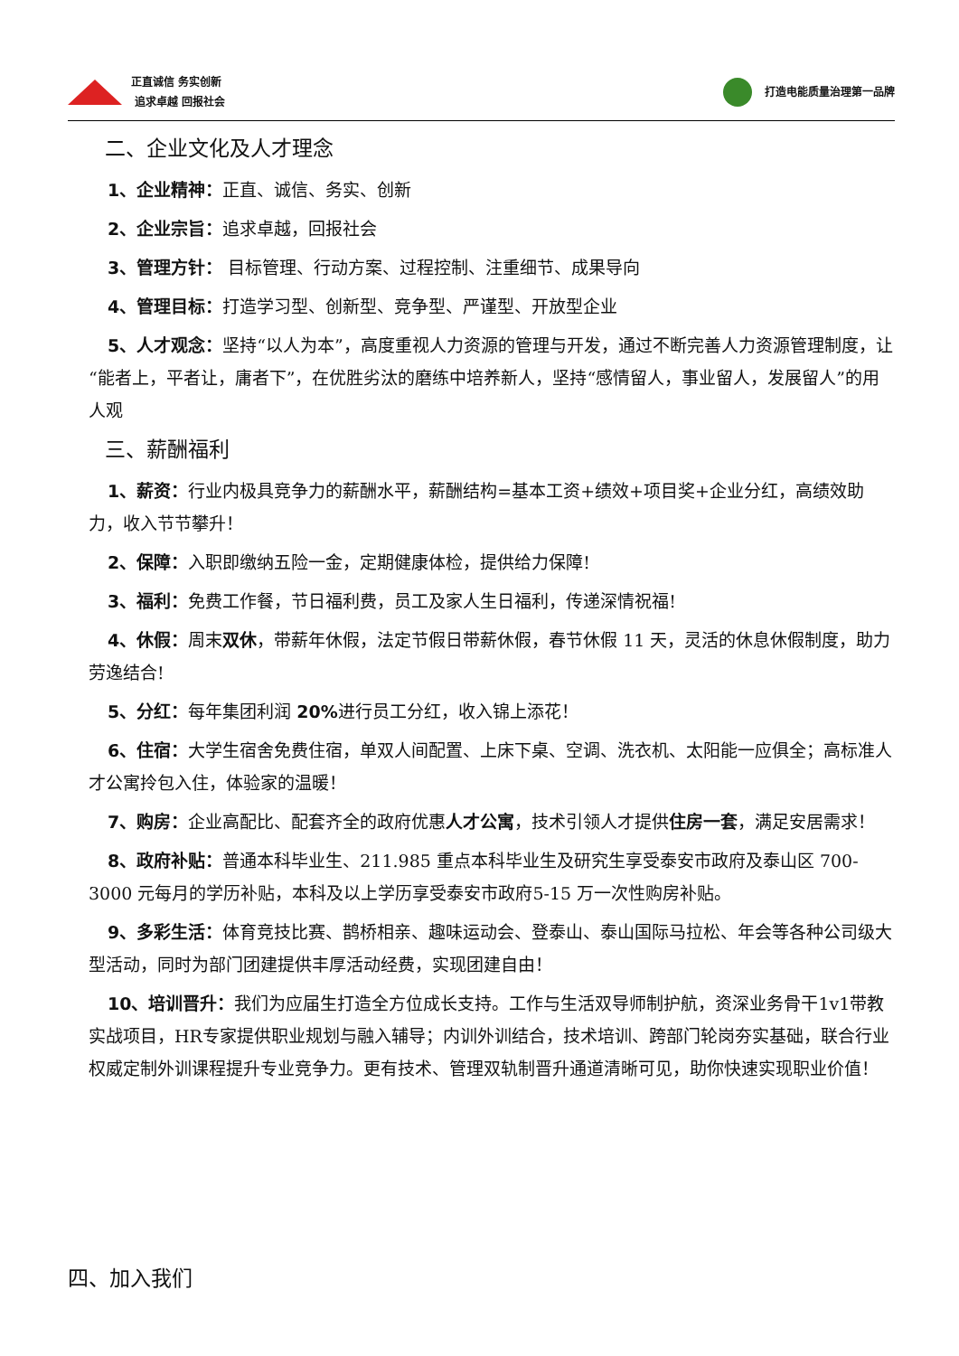正直诚信 务实创新
追求卓越 回报社会
打造电能质量治理第一品牌
二、企业文化及人才理念
1、企业精神：正直、诚信、务实、创新
2、企业宗旨：追求卓越，回报社会
3、管理方针： 目标管理、行动方案、过程控制、注重细节、成果导向
4、管理目标：打造学习型、创新型、竞争型、严谨型、开放型企业
5、人才观念：坚持“以人为本”，高度重视人力资源的管理与开发，通过不断完善人力资源管理制度，让“能者上，平者让，庸者下”，在优胜劣汰的磨练中培养新人，坚持“感情留人，事业留人，发展留人”的用人观
三、薪酬福利
1、薪资：行业内极具竞争力的薪酬水平，薪酬结构=基本工资+绩效+项目奖+企业分红，高绩效助力，收入节节攀升！
2、保障：入职即缴纳五险一金，定期健康体检，提供给力保障!
3、福利：免费工作餐，节日福利费，员工及家人生日福利，传递深情祝福!
4、休假：周末双休，带薪年休假，法定节假日带薪休假，春节休假 11 天，灵活的休息休假制度，助力劳逸结合!
5、分红：每年集团利润 20% 进行员工分红，收入锦上添花！
6、住宿：大学生宿舍免费住宿，单双人间配置、上床下桌、空调、洗衣机、太阳能一应俱全；高标准人才公寓拎包入住，体验家的温暖！
7、购房：企业高配比、配套齐全的政府优惠人才公寓，技术引领人才提供住房一套，满足安居需求！
8、政府补贴：普通本科毕业生、211.985 重点本科毕业生及研究生享受泰安市政府及泰山区 700-3000 元每月的学历补贴，本科及以上学历享受泰安市政府5-15 万一次性购房补贴。
9、多彩生活：体育竞技比赛、鹊桥相亲、趣味运动会、登泰山、泰山国际马拉松、年会等各种公司级大型活动，同时为部门团建提供丰厚活动经费，实现团建自由！
10、培训晋升：我们为应届生打造全方位成长支持。工作与生活双导师制护航，资深业务骨干1v1带教实战项目，HR专家提供职业规划与融入辅导；内训外训结合，技术培训、跨部门轮岗夯实基础，联合行业权威定制外训课程提升专业竞争力。更有技术、管理双轨制晋升通道清晰可见，助你快速实现职业价值！
四、加入我们